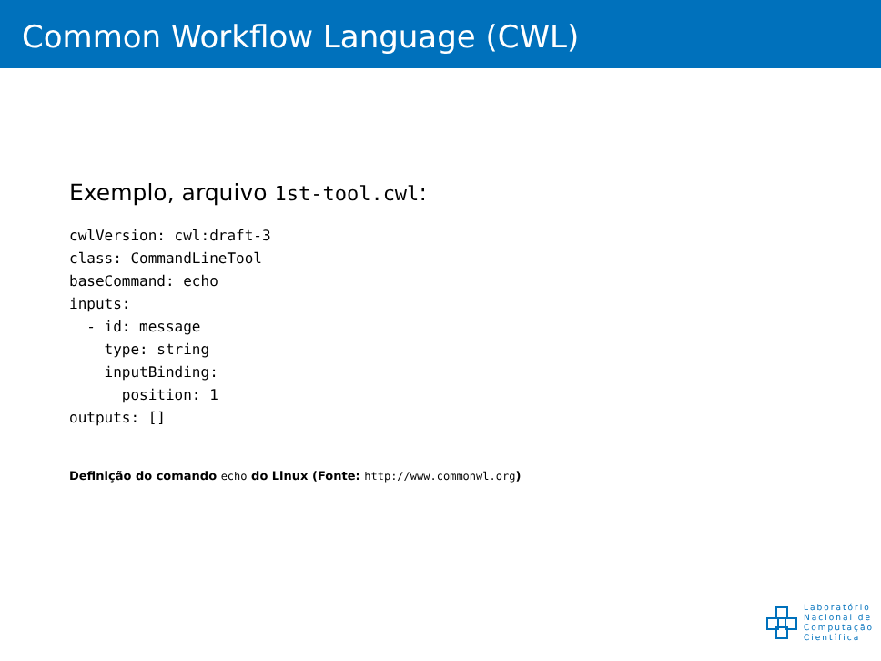Common Workflow Language (CWL)
Exemplo, arquivo 1st-tool.cwl:
cwlVersion: cwl:draft-3
class: CommandLineTool
baseCommand: echo
inputs:
  - id: message
    type: string
    inputBinding:
      position: 1
outputs: []
Definição do comando echo do Linux (Fonte: http://www.commonwl.org)
Laboratório
Nacional de
Computação
Científica